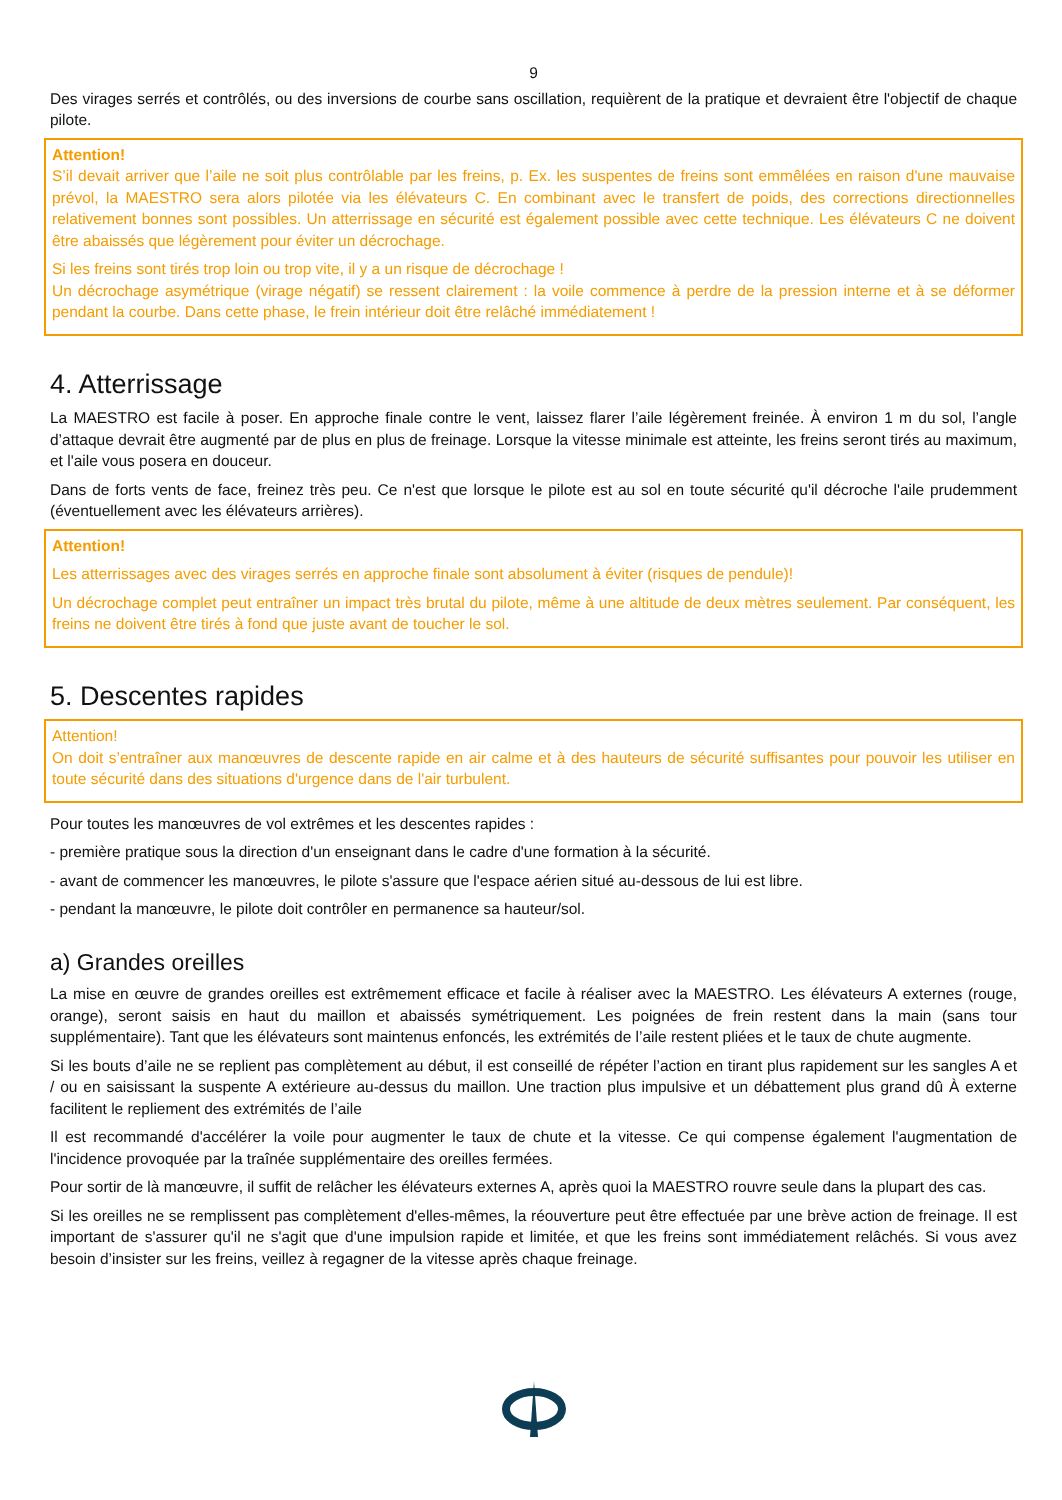9
Des virages serrés et contrôlés, ou des inversions de courbe sans oscillation, requièrent de la pratique et devraient être l'objectif de chaque pilote.
Attention!
S’il devait arriver que l’aile ne soit plus contrôlable par les freins, p. Ex. les suspentes de freins sont emmêlées en raison d'une mauvaise prévol, la MAESTRO sera alors pilotée via les élévateurs C. En combinant avec le transfert de poids, des corrections directionnelles relativement bonnes sont possibles. Un atterrissage en sécurité est également possible avec cette technique. Les élévateurs C ne doivent être abaissés que légèrement pour éviter un décrochage.
Si les freins sont tirés trop loin ou trop vite, il y a un risque de décrochage !
Un décrochage asymétrique (virage négatif) se ressent clairement : la voile commence à perdre de la pression interne et à se déformer pendant la courbe. Dans cette phase, le frein intérieur doit être relâché immédiatement !
4. Atterrissage
La MAESTRO est facile à poser. En approche finale contre le vent, laissez flarer l’aile légèrement freinée. À environ 1 m du sol, l’angle d’attaque devrait être augmenté par de plus en plus de freinage. Lorsque la vitesse minimale est atteinte, les freins seront tirés au maximum, et l'aile vous posera en douceur.
Dans de forts vents de face, freinez très peu. Ce n'est que lorsque le pilote est au sol en toute sécurité qu'il décroche l'aile prudemment (éventuellement avec les élévateurs arrières).
Attention!
Les atterrissages avec des virages serrés en approche finale sont absolument à éviter (risques de pendule)!
Un décrochage complet peut entraîner un impact très brutal du pilote, même à une altitude de deux mètres seulement. Par conséquent, les freins ne doivent être tirés à fond que juste avant de toucher le sol.
5. Descentes rapides
Attention!
On doit s’entraîner aux manœuvres de descente rapide en air calme et à des hauteurs de sécurité suffisantes pour pouvoir les utiliser en toute sécurité dans des situations d'urgence dans de l'air turbulent.
Pour toutes les manœuvres de vol extrêmes et les descentes rapides :
- première pratique sous la direction d'un enseignant dans le cadre d'une formation à la sécurité.
- avant de commencer les manœuvres, le pilote s'assure que l'espace aérien situé au-dessous de lui est libre.
- pendant la manœuvre, le pilote doit contrôler en permanence sa hauteur/sol.
a) Grandes oreilles
La mise en œuvre de grandes oreilles est extrêmement efficace et facile à réaliser avec la MAESTRO. Les élévateurs A externes (rouge, orange), seront saisis en haut du maillon et abaissés symétriquement. Les poignées de frein restent dans la main (sans tour supplémentaire). Tant que les élévateurs sont maintenus enfoncés, les extrémités de l’aile restent pliées et le taux de chute augmente.
Si les bouts d’aile ne se replient pas complètement au début, il est conseillé de répéter l’action en tirant plus rapidement sur les sangles A et / ou en saisissant la suspente A extérieure au-dessus du maillon. Une traction plus impulsive et un débattement plus grand dû À externe facilitent le repliement des extrémités de l’aile
Il est recommandé d'accélérer la voile pour augmenter le taux de chute et la vitesse. Ce qui compense également l'augmentation de l'incidence provoquée par la traînée supplémentaire des oreilles fermées.
Pour sortir de là manœuvre, il suffit de relâcher les élévateurs externes A, après quoi la MAESTRO rouvre seule dans la plupart des cas.
Si les oreilles ne se remplissent pas complètement d'elles-mêmes, la réouverture peut être effectuée par une brève action de freinage. Il est important de s'assurer qu'il ne s'agit que d'une impulsion rapide et limitée, et que les freins sont immédiatement relâchés. Si vous avez besoin d’insister sur les freins, veillez à regagner de la vitesse après chaque freinage.